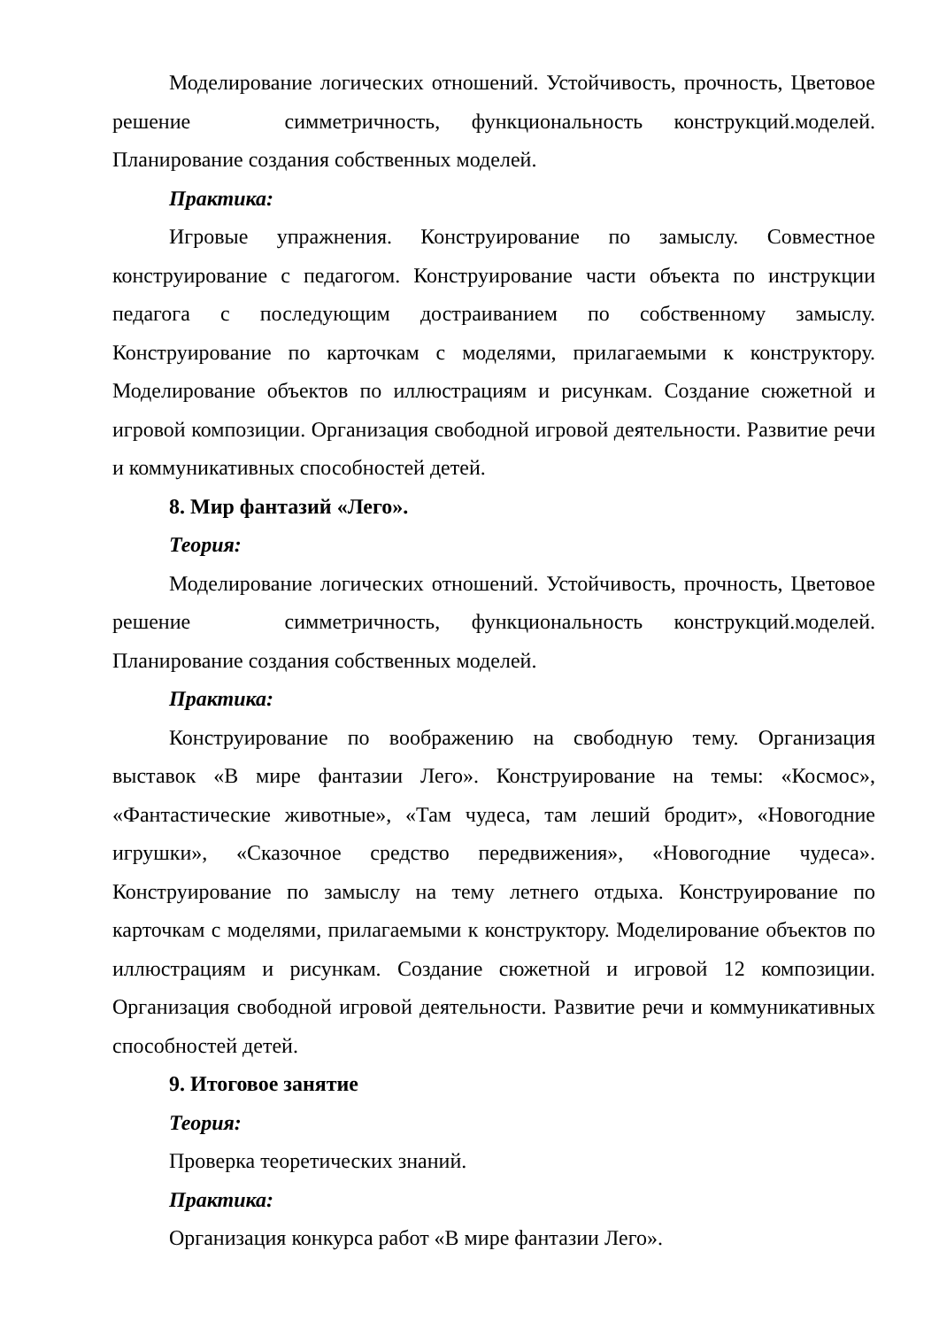Моделирование логических отношений. Устойчивость, прочность, Цветовое решение симметричность, функциональность конструкций.моделей. Планирование создания собственных моделей.
Практика:
Игровые упражнения. Конструирование по замыслу. Совместное конструирование с педагогом. Конструирование части объекта по инструкции педагога с последующим достраиванием по собственному замыслу. Конструирование по карточкам с моделями, прилагаемыми к конструктору. Моделирование объектов по иллюстрациям и рисункам. Создание сюжетной и игровой композиции. Организация свободной игровой деятельности. Развитие речи и коммуникативных способностей детей.
8. Мир фантазий «Лего».
Теория:
Моделирование логических отношений. Устойчивость, прочность, Цветовое решение симметричность, функциональность конструкций.моделей. Планирование создания собственных моделей.
Практика:
Конструирование по воображению на свободную тему. Организация выставок «В мире фантазии Лего». Конструирование на темы: «Космос», «Фантастические животные», «Там чудеса, там леший бродит», «Новогодние игрушки», «Сказочное средство передвижения», «Новогодние чудеса». Конструирование по замыслу на тему летнего отдыха. Конструирование по карточкам с моделями, прилагаемыми к конструктору. Моделирование объектов по иллюстрациям и рисункам. Создание сюжетной и игровой 12 композиции. Организация свободной игровой деятельности. Развитие речи и коммуникативных способностей детей.
9. Итоговое занятие
Теория:
Проверка теоретических знаний.
Практика:
Организация конкурса работ «В мире фантазии Лего».